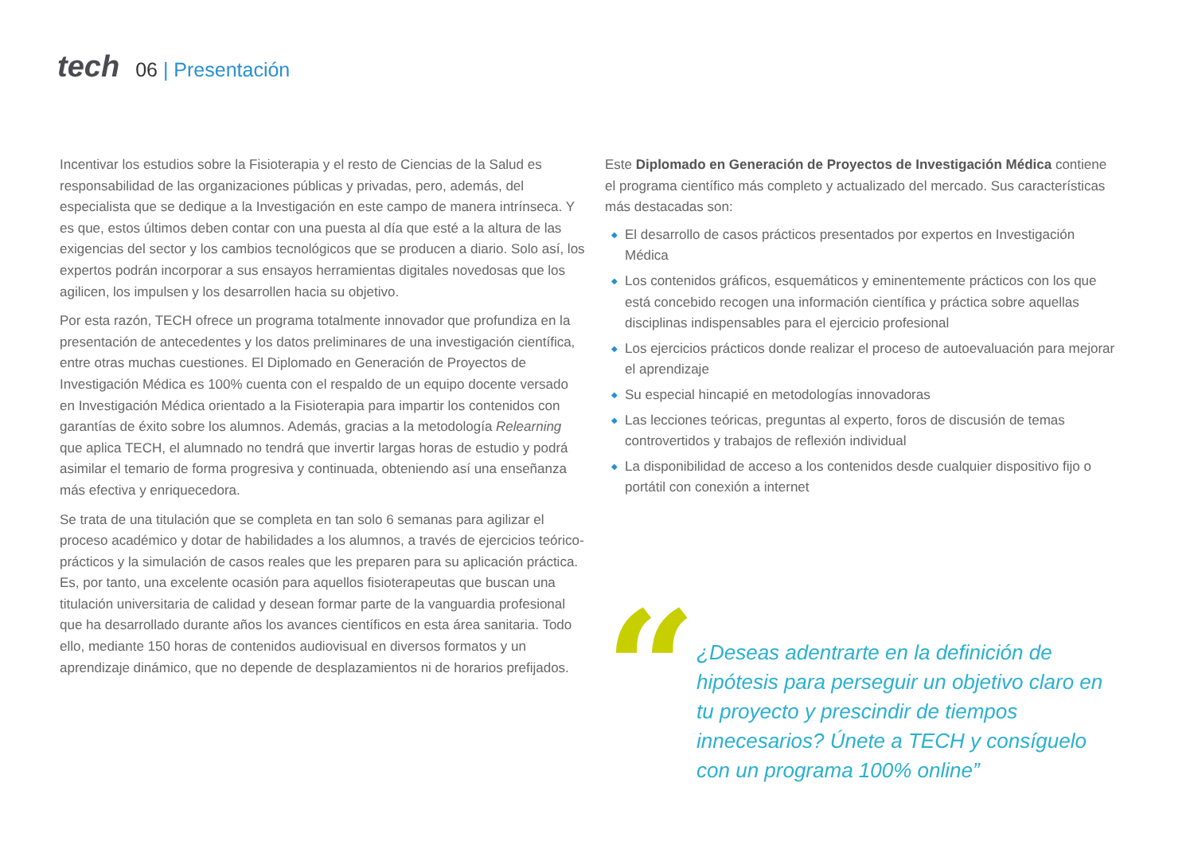tech
06 | Presentación
Incentivar los estudios sobre la Fisioterapia y el resto de Ciencias de la Salud es responsabilidad de las organizaciones públicas y privadas, pero, además, del especialista que se dedique a la Investigación en este campo de manera intrínseca. Y es que, estos últimos deben contar con una puesta al día que esté a la altura de las exigencias del sector y los cambios tecnológicos que se producen a diario. Solo así, los expertos podrán incorporar a sus ensayos herramientas digitales novedosas que los agilicen, los impulsen y los desarrollen hacia su objetivo.
Por esta razón, TECH ofrece un programa totalmente innovador que profundiza en la presentación de antecedentes y los datos preliminares de una investigación científica, entre otras muchas cuestiones. El Diplomado en Generación de Proyectos de Investigación Médica es 100% cuenta con el respaldo de un equipo docente versado en Investigación Médica orientado a la Fisioterapia para impartir los contenidos con garantías de éxito sobre los alumnos. Además, gracias a la metodología Relearning que aplica TECH, el alumnado no tendrá que invertir largas horas de estudio y podrá asimilar el temario de forma progresiva y continuada, obteniendo así una enseñanza más efectiva y enriquecedora.
Se trata de una titulación que se completa en tan solo 6 semanas para agilizar el proceso académico y dotar de habilidades a los alumnos, a través de ejercicios teórico-prácticos y la simulación de casos reales que les preparen para su aplicación práctica. Es, por tanto, una excelente ocasión para aquellos fisioterapeutas que buscan una titulación universitaria de calidad y desean formar parte de la vanguardia profesional que ha desarrollado durante años los avances científicos en esta área sanitaria. Todo ello, mediante 150 horas de contenidos audiovisual en diversos formatos y un aprendizaje dinámico, que no depende de desplazamientos ni de horarios prefijados.
Este Diplomado en Generación de Proyectos de Investigación Médica contiene el programa científico más completo y actualizado del mercado. Sus características más destacadas son:
◆ El desarrollo de casos prácticos presentados por expertos en Investigación Médica
◆ Los contenidos gráficos, esquemáticos y eminentemente prácticos con los que está concebido recogen una información científica y práctica sobre aquellas disciplinas indispensables para el ejercicio profesional
◆ Los ejercicios prácticos donde realizar el proceso de autoevaluación para mejorar el aprendizaje
◆ Su especial hincapié en metodologías innovadoras
◆ Las lecciones teóricas, preguntas al experto, foros de discusión de temas controvertidos y trabajos de reflexión individual
◆ La disponibilidad de acceso a los contenidos desde cualquier dispositivo fijo o portátil con conexión a internet
“
¿Deseas adentrarte en la definición de hipótesis para perseguir un objetivo claro en tu proyecto y prescindir de tiempos innecesarios? Únete a TECH y consíguelo con un programa 100% online”